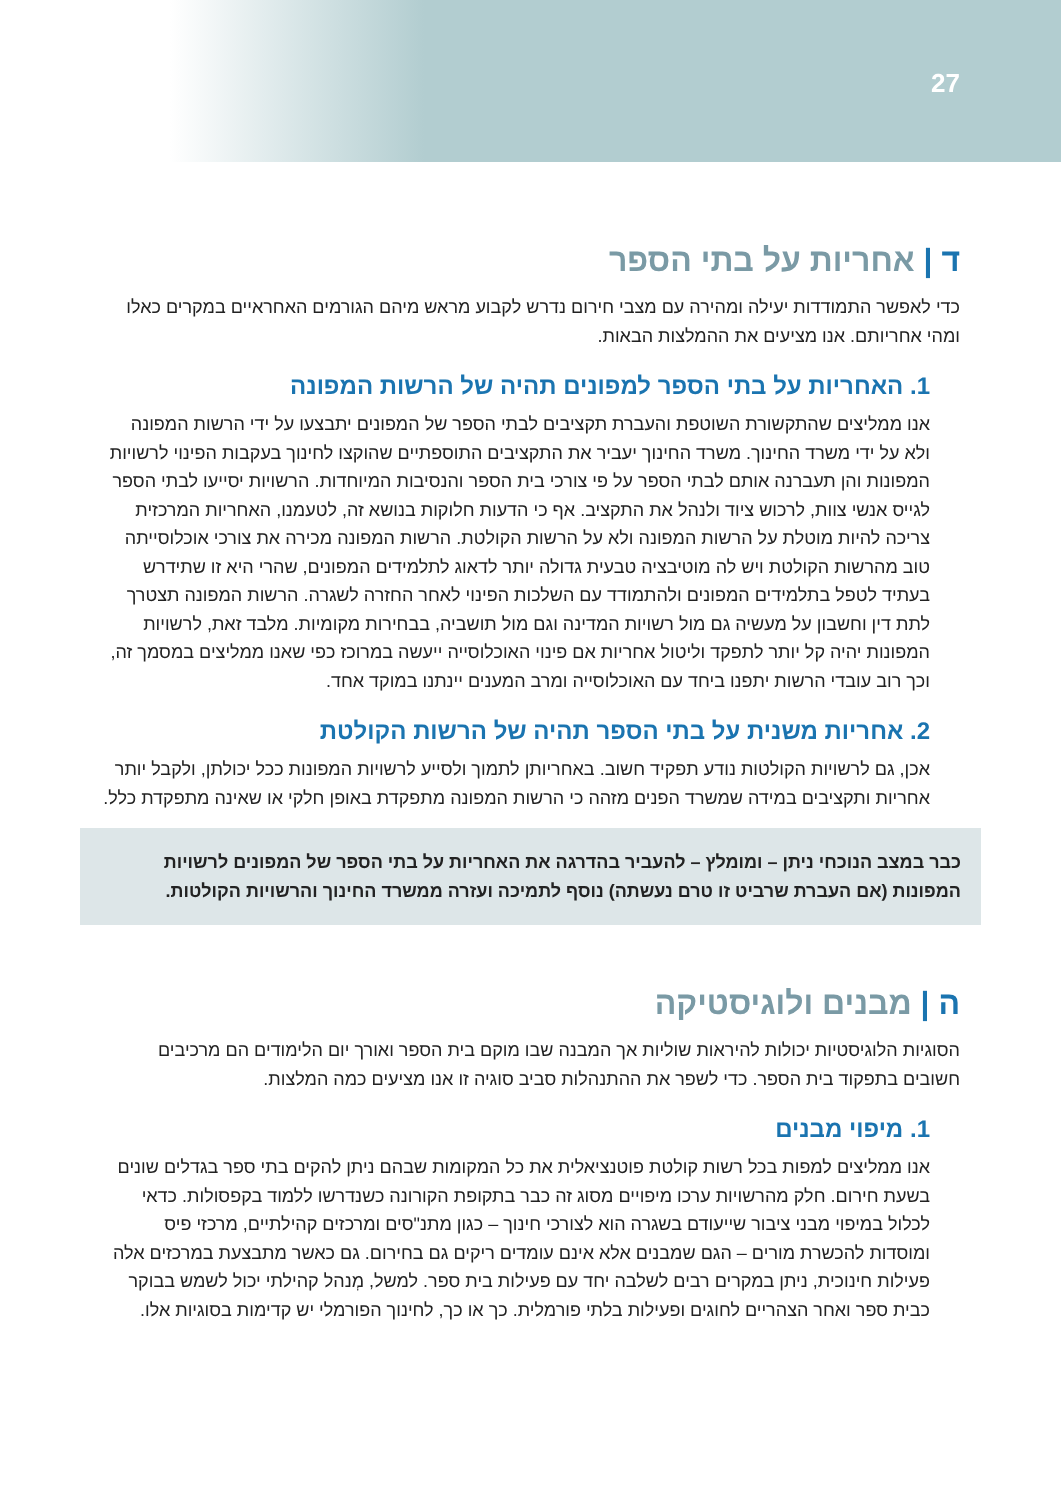27
ד | אחריות על בתי הספר
כדי לאפשר התמודדות יעילה ומהירה עם מצבי חירום נדרש לקבוע מראש מיהם הגורמים האחראיים במקרים כאלו ומהי אחריותם. אנו מציעים את ההמלצות הבאות.
1. האחריות על בתי הספר למפונים תהיה של הרשות המפונה
אנו ממליצים שהתקשורת השוטפת והעברת תקציבים לבתי הספר של המפונים יתבצעו על ידי הרשות המפונה ולא על ידי משרד החינוך. משרד החינוך יעביר את התקציבים התוספתיים שהוקצו לחינוך בעקבות הפינוי לרשויות המפונות והן תעברנה אותם לבתי הספר על פי צורכי בית הספר והנסיבות המיוחדות. הרשויות יסייעו לבתי הספר לגייס אנשי צוות, לרכוש ציוד ולנהל את התקציב. אף כי הדעות חלוקות בנושא זה, לטעמנו, האחריות המרכזית צריכה להיות מוטלת על הרשות המפונה ולא על הרשות הקולטת. הרשות המפונה מכירה את צורכי אוכלוסייתה טוב מהרשות הקולטת ויש לה מוטיבציה טבעית גדולה יותר לדאוג לתלמידים המפונים, שהרי היא זו שתידרש בעתיד לטפל בתלמידים המפונים ולהתמודד עם השלכות הפינוי לאחר החזרה לשגרה. הרשות המפונה תצטרך לתת דין וחשבון על מעשיה גם מול רשויות המדינה וגם מול תושביה, בבחירות מקומיות. מלבד זאת, לרשויות המפונות יהיה קל יותר לתפקד וליטול אחריות אם פינוי האוכלוסייה ייעשה במרוכז כפי שאנו ממליצים במסמך זה, וכך רוב עובדי הרשות יתפנו ביחד עם האוכלוסייה ומרב המענים יינתנו במוקד אחד.
2. אחריות משנית על בתי הספר תהיה של הרשות הקולטת
אכן, גם לרשויות הקולטות נודע תפקיד חשוב. באחריותן לתמוך ולסייע לרשויות המפונות ככל יכולתן, ולקבל יותר אחריות ותקציבים במידה שמשרד הפנים מזהה כי הרשות המפונה מתפקדת באופן חלקי או שאינה מתפקדת כלל.
כבר במצב הנוכחי ניתן – ומומלץ – להעביר בהדרגה את האחריות על בתי הספר של המפונים לרשויות המפונות (אם העברת שרביט זו טרם נעשתה) נוסף לתמיכה ועזרה ממשרד החינוך והרשויות הקולטות.
ה | מבנים ולוגיסטיקה
הסוגיות הלוגיסטיות יכולות להיראות שוליות אך המבנה שבו מוקם בית הספר ואורך יום הלימודים הם מרכיבים חשובים בתפקוד בית הספר. כדי לשפר את ההתנהלות סביב סוגיה זו אנו מציעים כמה המלצות.
1. מיפוי מבנים
אנו ממליצים למפות בכל רשות קולטת פוטנציאלית את כל המקומות שבהם ניתן להקים בתי ספר בגדלים שונים בשעת חירום. חלק מהרשויות ערכו מיפויים מסוג זה כבר בתקופת הקורונה כשנדרשו ללמוד בקפסולות. כדאי לכלול במיפוי מבני ציבור שייעודם בשגרה הוא לצורכי חינוך – כגון מתנ"סים ומרכזים קהילתיים, מרכזי פיס ומוסדות להכשרת מורים – הגם שמבנים אלא אינם עומדים ריקים גם בחירום. גם כאשר מתבצעת במרכזים אלה פעילות חינוכית, ניתן במקרים רבים לשלבה יחד עם פעילות בית ספר. למשל, מְנהל קהילתי יכול לשמש בבוקר כבית ספר ואחר הצהריים לחוגים ופעילות בלתי פורמלית. כך או כך, לחינוך הפורמלי יש קדימות בסוגיות אלו.